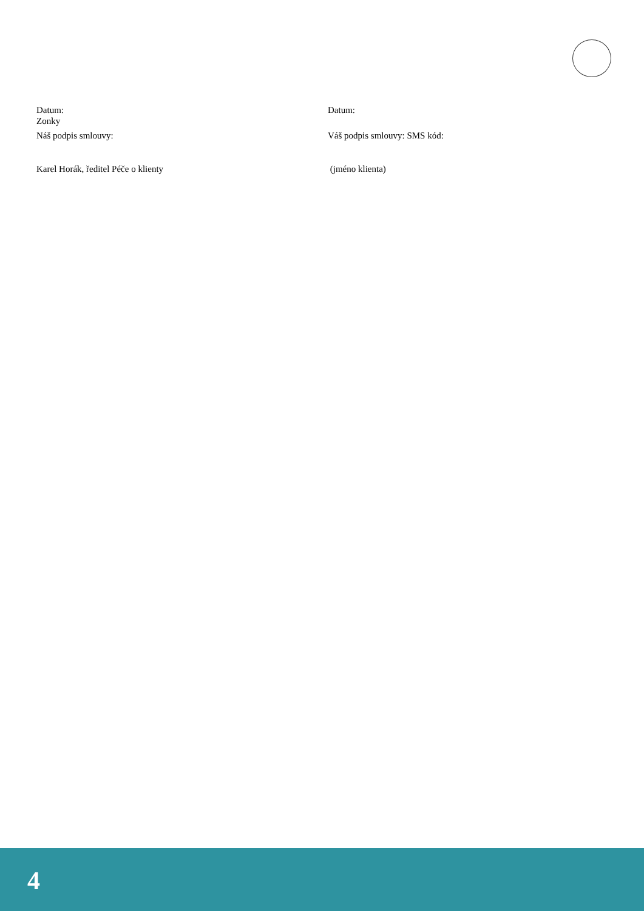Datum:
Zonky
Náš podpis smlouvy:
Karel Horák, ředitel Péče o klienty
Datum:
Váš podpis smlouvy: SMS kód:
(jméno klienta)
4